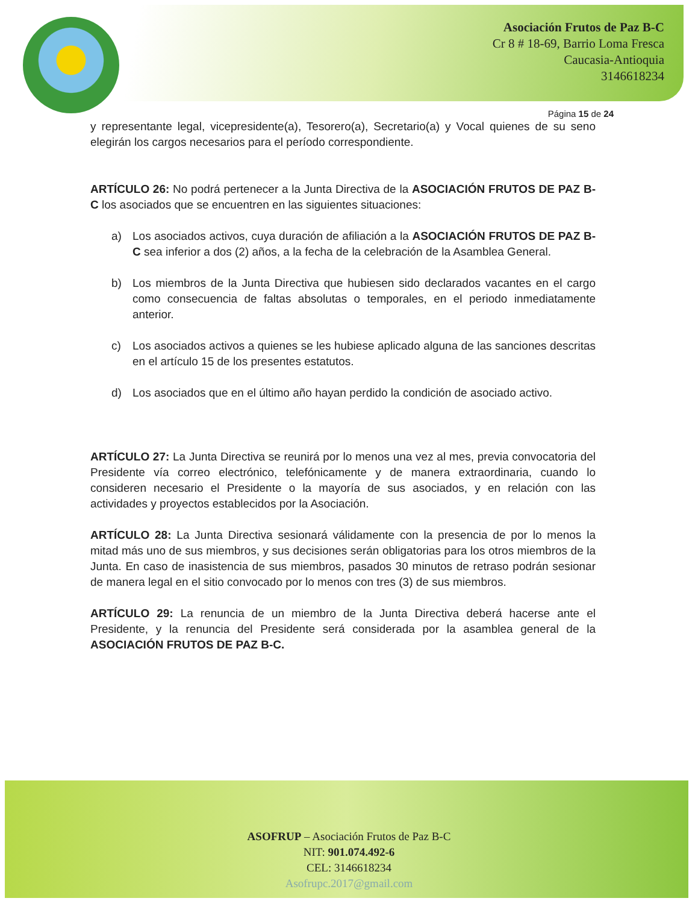Asociación Frutos de Paz B-C
Cr 8 # 18-69, Barrio Loma Fresca
Caucasia-Antioquia
3146618234
Página 15 de 24
y representante legal, vicepresidente(a), Tesorero(a), Secretario(a) y Vocal quienes de su seno elegirán los cargos necesarios para el período correspondiente.
ARTÍCULO 26: No podrá pertenecer a la Junta Directiva de la ASOCIACIÓN FRUTOS DE PAZ B-C los asociados que se encuentren en las siguientes situaciones:
a) Los asociados activos, cuya duración de afiliación a la ASOCIACIÓN FRUTOS DE PAZ B-C sea inferior a dos (2) años, a la fecha de la celebración de la Asamblea General.
b) Los miembros de la Junta Directiva que hubiesen sido declarados vacantes en el cargo como consecuencia de faltas absolutas o temporales, en el periodo inmediatamente anterior.
c) Los asociados activos a quienes se les hubiese aplicado alguna de las sanciones descritas en el artículo 15 de los presentes estatutos.
d) Los asociados que en el último año hayan perdido la condición de asociado activo.
ARTÍCULO 27: La Junta Directiva se reunirá por lo menos una vez al mes, previa convocatoria del Presidente vía correo electrónico, telefónicamente y de manera extraordinaria, cuando lo consideren necesario el Presidente o la mayoría de sus asociados, y en relación con las actividades y proyectos establecidos por la Asociación.
ARTÍCULO 28: La Junta Directiva sesionará válidamente con la presencia de por lo menos la mitad más uno de sus miembros, y sus decisiones serán obligatorias para los otros miembros de la Junta. En caso de inasistencia de sus miembros, pasados 30 minutos de retraso podrán sesionar de manera legal en el sitio convocado por lo menos con tres (3) de sus miembros.
ARTÍCULO 29: La renuncia de un miembro de la Junta Directiva deberá hacerse ante el Presidente, y la renuncia del Presidente será considerada por la asamblea general de la ASOCIACIÓN FRUTOS DE PAZ B-C.
ASOFRUP – Asociación Frutos de Paz B-C
NIT: 901.074.492-6
CEL: 3146618234
Asofrupc.2017@gmail.com